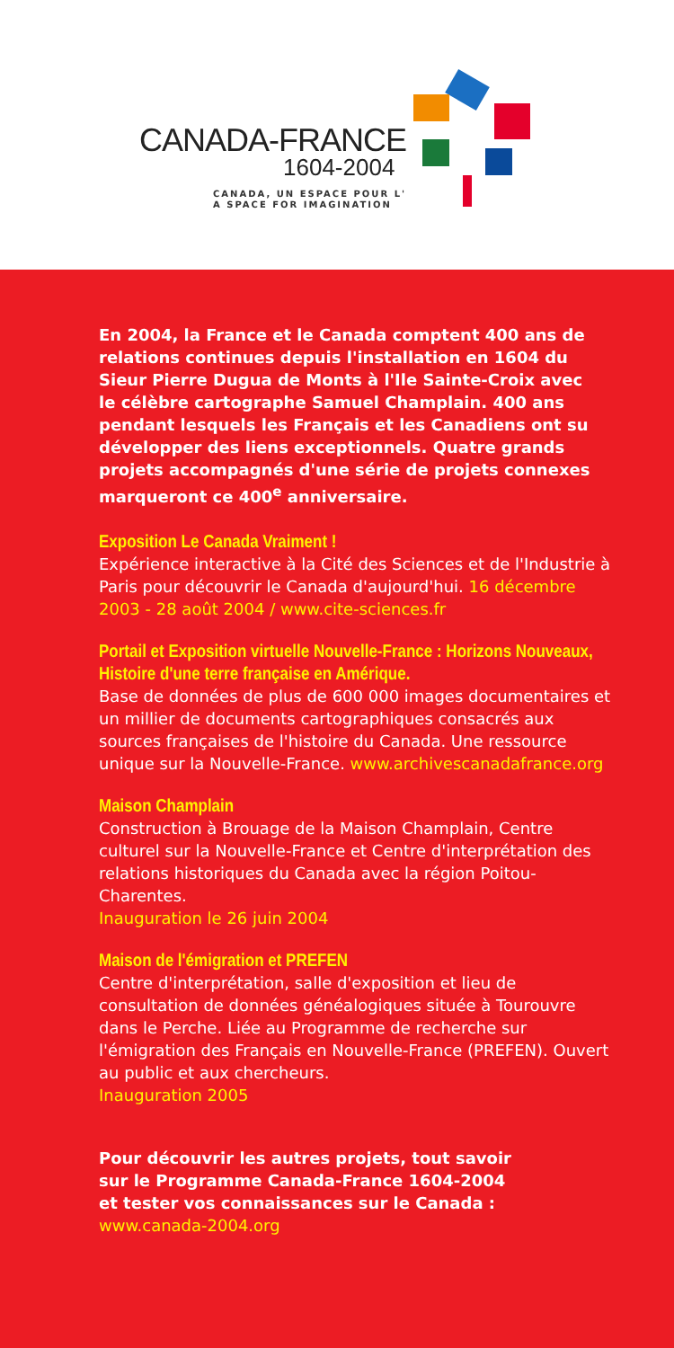CANADA-FRANCE
1604-2004
CANADA, UN ESPACE POUR L'
A SPACE FOR IMAGINATION
En 2004, la France et le Canada comptent 400 ans de relations continues depuis l'installation en 1604 du Sieur Pierre Dugua de Monts à l'Ile Sainte-Croix avec le célèbre cartographe Samuel Champlain. 400 ans pendant lesquels les Français et les Canadiens ont su développer des liens exceptionnels. Quatre grands projets accompagnés d'une série de projets connexes marqueront ce 400<sup>e</sup> anniversaire.
Exposition Le Canada Vraiment !
Expérience interactive à la Cité des Sciences et de l'Industrie à Paris pour découvrir le Canada d'aujourd'hui. 16 décembre 2003 - 28 août 2004 / www.cite-sciences.fr
Portail et Exposition virtuelle Nouvelle-France : Horizons Nouveaux,
Histoire d'une terre française en Amérique.
Base de données de plus de 600 000 images documentaires et un millier de documents cartographiques consacrés aux sources françaises de l'histoire du Canada. Une ressource unique sur la Nouvelle-France. www.archivescanadafrance.org
Maison Champlain
Construction à Brouage de la Maison Champlain, Centre culturel sur la Nouvelle-France et Centre d'interprétation des relations historiques du Canada avec la région Poitou-Charentes.
Inauguration le 26 juin 2004
Maison de l'émigration et PREFEN
Centre d'interprétation, salle d'exposition et lieu de consultation de données généalogiques située à Tourouvre dans le Perche. Liée au Programme de recherche sur l'émigration des Français en Nouvelle-France (PREFEN). Ouvert au public et aux chercheurs.
Inauguration 2005
Pour découvrir les autres projets, tout savoir
sur le Programme Canada-France 1604-2004
et tester vos connaissances sur le Canada :
www.canada-2004.org